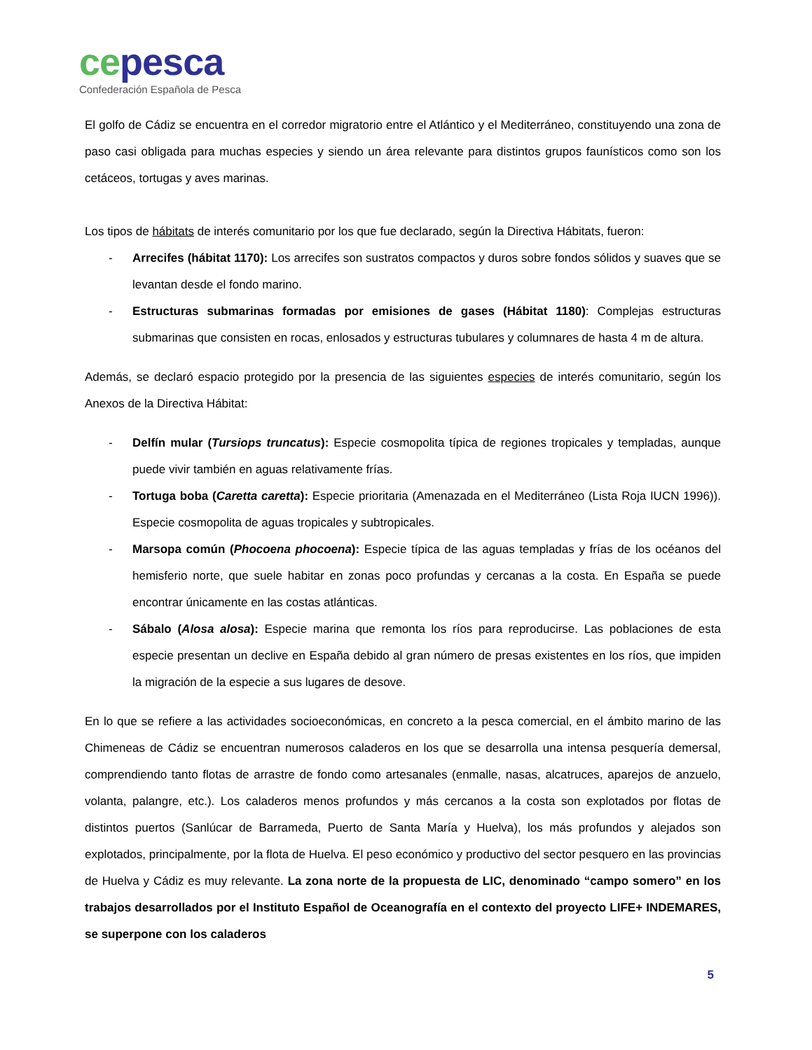ce pesca
Confederación Española de Pesca
El golfo de Cádiz se encuentra en el corredor migratorio entre el Atlántico y el Mediterráneo, constituyendo una zona de paso casi obligada para muchas especies y siendo un área relevante para distintos grupos faunísticos como son los cetáceos, tortugas y aves marinas.
Los tipos de hábitats de interés comunitario por los que fue declarado, según la Directiva Hábitats, fueron:
- Arrecifes (hábitat 1170): Los arrecifes son sustratos compactos y duros sobre fondos sólidos y suaves que se levantan desde el fondo marino.
- Estructuras submarinas formadas por emisiones de gases (Hábitat 1180): Complejas estructuras submarinas que consisten en rocas, enlosados y estructuras tubulares y columnares de hasta 4 m de altura.
Además, se declaró espacio protegido por la presencia de las siguientes especies de interés comunitario, según los Anexos de la Directiva Hábitat:
- Delfín mular (Tursiops truncatus): Especie cosmopolita típica de regiones tropicales y templadas, aunque puede vivir también en aguas relativamente frías.
- Tortuga boba (Caretta caretta): Especie prioritaria (Amenazada en el Mediterráneo (Lista Roja IUCN 1996)). Especie cosmopolita de aguas tropicales y subtropicales.
- Marsopa común (Phocoena phocoena): Especie típica de las aguas templadas y frías de los océanos del hemisferio norte, que suele habitar en zonas poco profundas y cercanas a la costa. En España se puede encontrar únicamente en las costas atlánticas.
- Sábalo (Alosa alosa): Especie marina que remonta los ríos para reproducirse. Las poblaciones de esta especie presentan un declive en España debido al gran número de presas existentes en los ríos, que impiden la migración de la especie a sus lugares de desove.
En lo que se refiere a las actividades socioeconómicas, en concreto a la pesca comercial, en el ámbito marino de las Chimeneas de Cádiz se encuentran numerosos caladeros en los que se desarrolla una intensa pesquería demersal, comprendiendo tanto flotas de arrastre de fondo como artesanales (enmalle, nasas, alcatruces, aparejos de anzuelo, volanta, palangre, etc.). Los caladeros menos profundos y más cercanos a la costa son explotados por flotas de distintos puertos (Sanlúcar de Barrameda, Puerto de Santa María y Huelva), los más profundos y alejados son explotados, principalmente, por la flota de Huelva. El peso económico y productivo del sector pesquero en las provincias de Huelva y Cádiz es muy relevante. La zona norte de la propuesta de LIC, denominado “campo somero” en los trabajos desarrollados por el Instituto Español de Oceanografía en el contexto del proyecto LIFE+ INDEMARES, se superpone con los caladeros
5